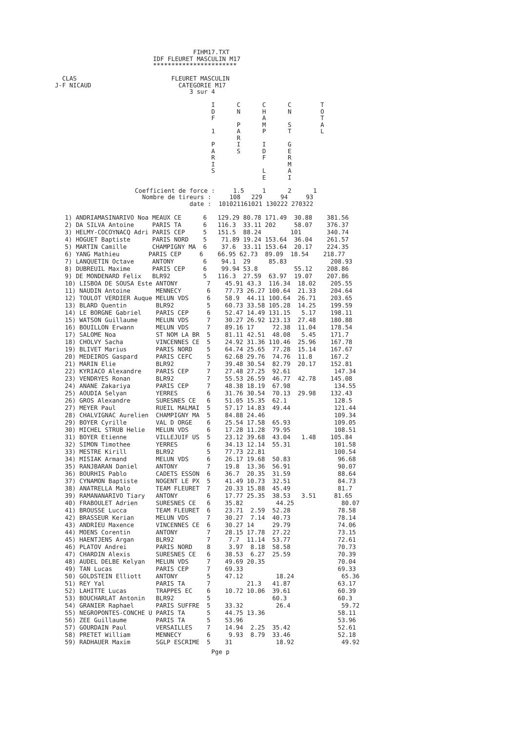FIHM17.TXT
                            IDF FLEURET MASCULIN M17
                            ***********************

   CLAS                          FLEURET MASCULIN
 J-F NICAUD                        CATEGORIE M17
                                      3 sur 4

                                            I      C      C      C        T
                                            D      N      H      N        O
                                            F             A               T
                                                   P      M      S        A
                                            1      A      P      T        L
                                                   R
                                            P      I      I      G
                                            A      S      D      E
                                            R             F      R
                                            I                    M
                                            S             L      A
                                                          E      I

                       Coefficient de force :     1.5     1      2      1
                         Nombre de tireurs :     108   229     94     93
                                      date :  101021161021 130222 270322
| 1) ANDRIAMASINARIVO Noa MEAUX CE 6 129.29 80.78 171.49 30.88 381.56 |
| 2) DA SILVA Antoine PARIS TA 6 116.3 33.11 202 58.07 376.37 |
| 3) HELMY-COCOYNACQ Adri PARIS CEP 5 151.5 88.24 101 340.74 |
| 4) HOGUET Baptiste PARIS NORD 5 71.89 19.24 153.64 36.04 261.57 |
| 5) MARTIN Camille CHAMPIGNY MA 6 37.6 33.11 153.64 20.17 224.35 |
| 6) YANG Mathieu PARIS CEP 6 66.95 62.73 89.09 18.54 218.77 |
| 7) LANQUETIN Octave ANTONY 6 94.1 29 85.83 208.93 |
| 8) DUBREUIL Maxime PARIS CEP 6 99.94 53.8 55.12 208.86 |
| 9) DE MONDENARD Felix BLR92 5 116.3 27.59 63.97 19.07 207.86 |
| 10) LISBOA DE SOUSA Este ANTONY 7 45.91 43.3 116.34 18.02 205.55 |
| 11) NAUDIN Antoine MENNECY 6 77.73 26.27 100.64 21.33 204.64 |
| 12) TOULOT VERDIER Auque MELUN VDS 6 58.9 44.11 100.64 26.71 203.65 |
| 13) BLARD Quentin BLR92 5 60.73 33.58 105.28 14.25 199.59 |
| 14) LE BORGNE Gabriel PARIS CEP 6 52.47 14.49 131.15 5.17 198.11 |
| 15) WATSON Guillaume MELUN VDS 7 30.27 26.92 123.13 27.48 180.88 |
| 16) BOUILLON Erwann MELUN VDS 7 89.16 17 72.38 11.04 178.54 |
| 17) SALOME Noa ST NOM LA BR 5 81.11 42.51 48.08 5.45 171.7 |
| 18) CHOLVY Sacha VINCENNES CE 5 24.92 31.36 110.46 25.96 167.78 |
| 19) BLIVET Marius PARIS NORD 5 64.74 25.65 77.28 15.14 167.67 |
| 20) MEDEIROS Gaspard PARIS CEFC 5 62.68 29.76 74.76 11.8 167.2 |
| 21) MARIN Elie BLR92 7 39.48 30.54 82.79 20.17 152.81 |
| 22) KYRIACO Alexandre PARIS CEP 7 27.48 27.25 92.61 147.34 |
| 23) VENDRYES Ronan BLR92 7 55.53 26.59 46.77 42.78 145.08 |
| 24) ANANE Zakariya PARIS CEP 7 48.38 18.19 67.98 134.55 |
| 25) AOUDIA Selyan YERRES 6 31.76 30.54 70.13 29.98 132.43 |
| 26) GROS Alexandre SURESNES CE 6 51.05 15.35 62.1 128.5 |
| 27) MEYER Paul RUEIL MALMAI 5 57.17 14.83 49.44 121.44 |
| 28) CHALVIGNAC Aurelien CHAMPIGNY MA 5 84.88 24.46 109.34 |
| 29) BOYER Cyrille VAL D ORGE 6 25.54 17.58 65.93 109.05 |
| 30) MICHEL STRUB Helie MELUN VDS 6 17.28 11.28 79.95 108.51 |
| 31) BOYER Etienne VILLEJUIF US 5 23.12 39.68 43.04 1.48 105.84 |
| 32) SIMON Timothee YERRES 6 34.13 12.14 55.31 101.58 |
| 33) MESTRE Kirill BLR92 5 77.73 22.81 100.54 |
| 34) MISIAK Armand MELUN VDS 6 26.17 19.68 50.83 96.68 |
| 35) RANJBARAN Daniel ANTONY 7 19.8 13.36 56.91 90.07 |
| 36) BOURHIS Pablo CADETS ESSON 6 36.7 20.35 31.59 88.64 |
| 37) CYNAMON Baptiste NOGENT LE PX 5 41.49 10.73 32.51 84.73 |
| 38) ANATRELLA Malo TEAM FLEURET 7 20.33 15.88 45.49 81.7 |
| 39) RAMANANARIVO Tiary ANTONY 6 17.77 25.35 38.53 3.51 81.65 |
| 40) FRABOULET Adrien SURESNES CE 6 35.82 44.25 80.07 |
| 41) BROUSSE Lucca TEAM FLEURET 6 23.71 2.59 52.28 78.58 |
| 42) BRASSEUR Kerian MELUN VDS 7 30.27 7.14 40.73 78.14 |
| 43) ANDRIEU Maxence VINCENNES CE 6 30.27 14 29.79 74.06 |
| 44) MOENS Corentin ANTONY 7 28.15 17.78 27.22 73.15 |
| 45) HAENTJENS Argan BLR92 7 7.7 11.14 53.77 72.61 |
| 46) PLATOV Andrei PARIS NORD 8 3.97 8.18 58.58 70.73 |
| 47) CHARDIN Alexis SURESNES CE 6 38.53 6.27 25.59 70.39 |
| 48) AUDEL DELBE Kelyan MELUN VDS 7 49.69 20.35 70.04 |
| 49) TAN Lucas PARIS CEP 7 69.33 69.33 |
| 50) GOLDSTEIN Elliott ANTONY 5 47.12 18.24 65.36 |
| 51) REY Yal PARIS TA 7 21.3 41.87 63.17 |
| 52) LAHITTE Lucas TRAPPES EC 6 10.72 10.06 39.61 60.39 |
| 53) BOUCHARLAT Antonin BLR92 5 60.3 60.3 |
| 54) GRANIER Raphael PARIS SUFFRE 5 33.32 26.4 59.72 |
| 55) NEGROPONTES-CONCHE U PARIS TA 5 44.75 13.36 58.11 |
| 56) ZEE Guillaume PARIS TA 5 53.96 53.96 |
| 57) GOURDAIN Paul VERSAILLES 7 14.94 2.25 35.42 52.61 |
| 58) PRETET William MENNECY 6 9.93 8.79 33.46 52.18 |
| 59) RADHAUER Maxim SGLP ESCRIME 5 31 18.92 49.92 |
                                            Pge p